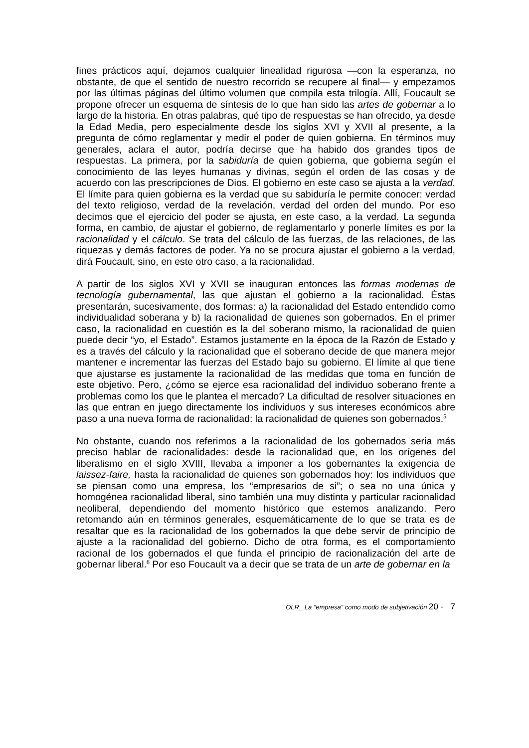fines prácticos aquí, dejamos cualquier linealidad rigurosa —con la esperanza, no obstante, de que el sentido de nuestro recorrido se recupere al final— y empezamos por las últimas páginas del último volumen que compila esta trilogía. Allí, Foucault se propone ofrecer un esquema de síntesis de lo que han sido las artes de gobernar a lo largo de la historia. En otras palabras, qué tipo de respuestas se han ofrecido, ya desde la Edad Media, pero especialmente desde los siglos XVI y XVII al presente, a la pregunta de cómo reglamentar y medir el poder de quien gobierna. En términos muy generales, aclara el autor, podría decirse que ha habido dos grandes tipos de respuestas. La primera, por la sabiduría de quien gobierna, que gobierna según el conocimiento de las leyes humanas y divinas, según el orden de las cosas y de acuerdo con las prescripciones de Dios. El gobierno en este caso se ajusta a la verdad. El límite para quien gobierna es la verdad que su sabiduría le permite conocer: verdad del texto religioso, verdad de la revelación, verdad del orden del mundo. Por eso decimos que el ejercicio del poder se ajusta, en este caso, a la verdad. La segunda forma, en cambio, de ajustar el gobierno, de reglamentarlo y ponerle límites es por la racionalidad y el cálculo. Se trata del cálculo de las fuerzas, de las relaciones, de las riquezas y demás factores de poder. Ya no se procura ajustar el gobierno a la verdad, dirá Foucault, sino, en este otro caso, a la racionalidad.
A partir de los siglos XVI y XVII se inauguran entonces las formas modernas de tecnología gubernamental, las que ajustan el gobierno a la racionalidad. Éstas presentarán, sucesivamente, dos formas: a) la racionalidad del Estado entendido como individualidad soberana y b) la racionalidad de quienes son gobernados. En el primer caso, la racionalidad en cuestión es la del soberano mismo, la racionalidad de quien puede decir “yo, el Estado”. Estamos justamente en la época de la Razón de Estado y es a través del cálculo y la racionalidad que el soberano decide de que manera mejor mantener e incrementar las fuerzas del Estado bajo su gobierno. El límite al que tiene que ajustarse es justamente la racionalidad de las medidas que toma en función de este objetivo. Pero, ¿cómo se ejerce esa racionalidad del individuo soberano frente a problemas como los que le plantea el mercado? La dificultad de resolver situaciones en las que entran en juego directamente los individuos y sus intereses económicos abre paso a una nueva forma de racionalidad: la racionalidad de quienes son gobernados.<sup>5</sup>
No obstante, cuando nos referimos a la racionalidad de los gobernados seria más preciso hablar de racionalidades: desde la racionalidad que, en los orígenes del liberalismo en el siglo XVIII, llevaba a imponer a los gobernantes la exigencia de laissez-faire, hasta la racionalidad de quienes son gobernados hoy: los individuos que se piensan como una empresa, los “empresarios de si”; o sea no una única y homogénea racionalidad liberal, sino también una muy distinta y particular racionalidad neoliberal, dependiendo del momento histórico que estemos analizando. Pero retomando aún en términos generales, esquemáticamente de lo que se trata es de resaltar que es la racionalidad de los gobernados la que debe servir de principio de ajuste a la racionalidad del gobierno. Dicho de otra forma, es el comportamiento racional de los gobernados el que funda el principio de racionalización del arte de gobernar liberal.<sup>6</sup> Por eso Foucault va a decir que se trata de un arte de gobernar en la
OLR_ La “empresa” como modo de subjetivación 20 - 7